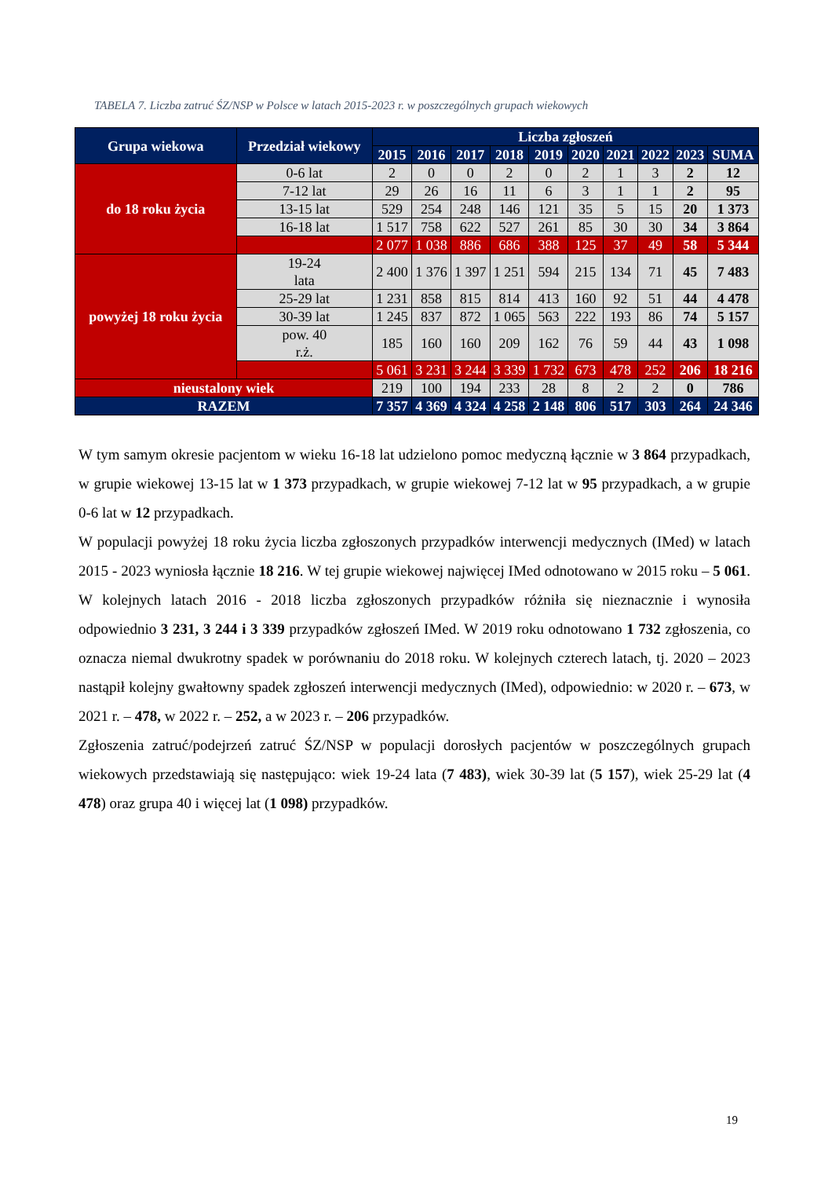TABELA 7. Liczba zatruć ŚZ/NSP w Polsce w latach 2015-2023 r. w poszczególnych grupach wiekowych
| Grupa wiekowa | Przedział wiekowy | Liczba zgłoszeń | | | | | | | | | |
| --- | --- | --- | --- | --- | --- | --- | --- | --- | --- | --- | --- |
| | | 2015 | 2016 | 2017 | 2018 | 2019 | 2020 | 2021 | 2022 | 2023 | SUMA |
| do 18 roku życia | 0-6 lat | 2 | 0 | 0 | 2 | 0 | 2 | 1 | 3 | 2 | 12 |
| | 7-12 lat | 29 | 26 | 16 | 11 | 6 | 3 | 1 | 1 | 2 | 95 |
| | 13-15 lat | 529 | 254 | 248 | 146 | 121 | 35 | 5 | 15 | 20 | 1 373 |
| | 16-18 lat | 1 517 | 758 | 622 | 527 | 261 | 85 | 30 | 30 | 34 | 3 864 |
| | | 2 077 | 1 038 | 886 | 686 | 388 | 125 | 37 | 49 | 58 | 5 344 |
| powyżej 18 roku życia | 19-24 lata | 2 400 | 1 376 | 1 397 | 1 251 | 594 | 215 | 134 | 71 | 45 | 7 483 |
| | 25-29 lat | 1 231 | 858 | 815 | 814 | 413 | 160 | 92 | 51 | 44 | 4 478 |
| | 30-39 lat | 1 245 | 837 | 872 | 1 065 | 563 | 222 | 193 | 86 | 74 | 5 157 |
| | pow. 40 r.ż. | 185 | 160 | 160 | 209 | 162 | 76 | 59 | 44 | 43 | 1 098 |
| | | 5 061 | 3 231 | 3 244 | 3 339 | 1 732 | 673 | 478 | 252 | 206 | 18 216 |
| nieustalony wiek | | 219 | 100 | 194 | 233 | 28 | 8 | 2 | 2 | 0 | 786 |
| RAZEM | | 7 357 | 4 369 | 4 324 | 4 258 | 2 148 | 806 | 517 | 303 | 264 | 24 346 |
W tym samym okresie pacjentom w wieku 16-18 lat udzielono pomoc medyczną łącznie w 3 864 przypadkach, w grupie wiekowej 13-15 lat w 1 373 przypadkach, w grupie wiekowej 7-12 lat w 95 przypadkach, a w grupie 0-6 lat w 12 przypadkach.
W populacji powyżej 18 roku życia liczba zgłoszonych przypadków interwencji medycznych (IMed) w latach 2015 - 2023 wyniosła łącznie 18 216. W tej grupie wiekowej najwięcej IMed odnotowano w 2015 roku – 5 061. W kolejnych latach 2016 - 2018 liczba zgłoszonych przypadków różniła się nieznacznie i wynosiła odpowiednio 3 231, 3 244 i 3 339 przypadków zgłoszeń IMed. W 2019 roku odnotowano 1 732 zgłoszenia, co oznacza niemal dwukrotny spadek w porównaniu do 2018 roku. W kolejnych czterech latach, tj. 2020 – 2023 nastąpił kolejny gwałtowny spadek zgłoszeń interwencji medycznych (IMed), odpowiednio: w 2020 r. – 673, w 2021 r. – 478, w 2022 r. – 252, a w 2023 r. – 206 przypadków.
Zgłoszenia zatruć/podejrzeń zatruć ŚZ/NSP w populacji dorosłych pacjentów w poszczególnych grupach wiekowych przedstawiają się następująco: wiek 19-24 lata (7 483), wiek 30-39 lat (5 157), wiek 25-29 lat (4 478) oraz grupa 40 i więcej lat (1 098) przypadków.
19